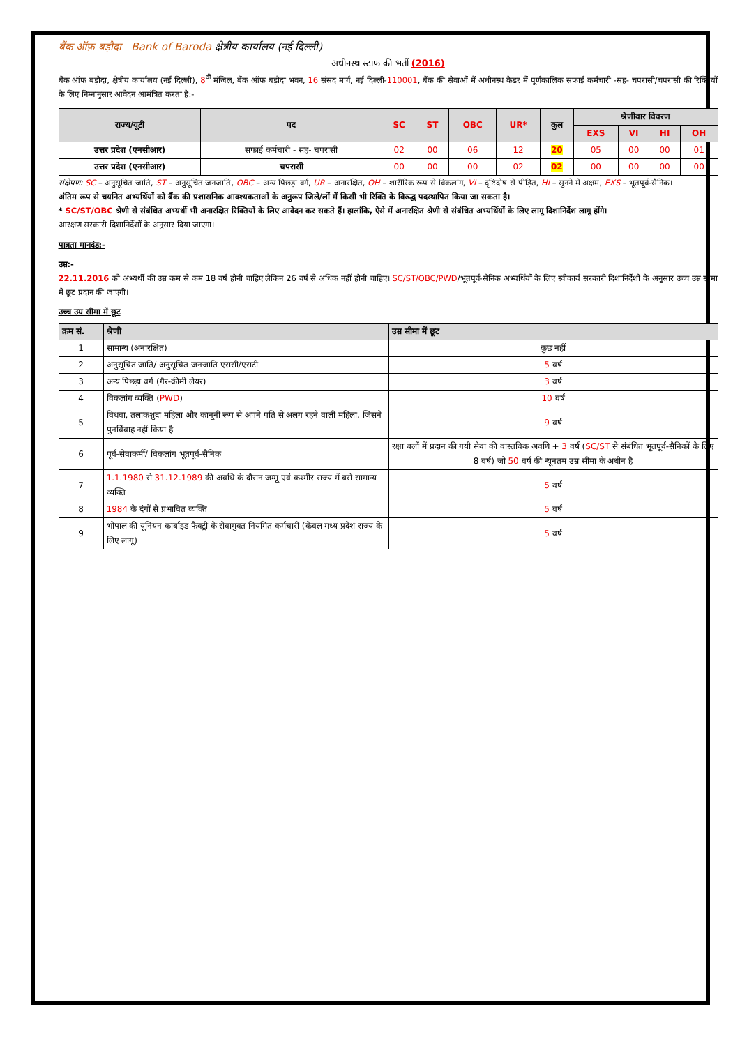बैंक ऑफ़ बड़ौदा Bank of Baroda क्षेत्रीय कार्यालय (नई दिल्ली)
अधीनस्थ स्टाफ की भर्ती (2016)
बैंक ऑफ बड़ौदा, क्षेत्रीय कार्यालय (नई दिल्ली), 8<sup>वीं</sup> मंजिल, बैंक ऑफ बड़ौदा भवन, 16 संसद मार्ग, नई दिल्ली-110001, बैंक की सेवाओं में अधीनस्थ कैडर में पूर्णकालिक सफाई कर्मचारी -सह- चपरासी/चपरासी की रिक्तियों के लिए निम्नानुसार आवेदन आमंत्रित करता है:-
| राज्य/यूटी | पद | SC | ST | OBC | UR* | कुल | श्रेणीवार विवरण | | | |
| --- | --- | --- | --- | --- | --- | --- | --- | --- | --- | --- |
| | | | | | | | EXS | VI | HI | OH |
| उत्तर प्रदेश (एनसीआर) | सफाई कर्मचारी - सह- चपरासी | 02 | 00 | 06 | 12 | 20 | 05 | 00 | 00 | 01 |
| उत्तर प्रदेश (एनसीआर) | चपरासी | 00 | 00 | 00 | 02 | 02 | 00 | 00 | 00 | 00 |
संक्षेपण: SC – अनुसूचित जाति, ST – अनुसूचित जनजाति, OBC – अन्य पिछड़ा वर्ग, UR – अनारक्षित, OH – शारीरिक रूप से विकलांग, VI – दृष्टिदोष से पीड़ित, HI – सुनने में अक्षम, EXS – भूतपूर्व-सैनिक।
अंतिम रूप से चयनित अभ्यर्थियों को बैंक की प्रशासनिक आवश्यकताओं के अनुरूप जिले/लों में किसी भी रिक्ति के विरुद्ध पदस्थापित किया जा सकता है।
* SC/ST/OBC श्रेणी से संबंधित अभ्यर्थी भी अनारक्षित रिक्तियों के लिए आवेदन कर सकते हैं। हालांकि, ऐसे में अनारक्षित श्रेणी से संबंधित अभ्यर्थियों के लिए लागू दिशानिर्देश लागू होंगे।
आरक्षण सरकारी दिशानिर्देशों के अनुसार दिया जाएगा।
पात्रता मानदंड:-
उम्र:-
22.11.2016 को अभ्यर्थी की उम्र कम से कम 18 वर्ष होनी चाहिए लेकिन 26 वर्ष से अधिक नहीं होनी चाहिए। SC/ST/OBC/PWD/भूतपूर्व-सैनिक अभ्यर्थियों के लिए स्वीकार्य सरकारी दिशानिर्देशों के अनुसार उच्च उम्र सीमा में छूट प्रदान की जाएगी।
उच्च उम्र सीमा में छूट
| क्रम सं. | श्रेणी | उम्र सीमा में छूट |
| --- | --- | --- |
| 1 | सामान्य (अनारक्षित) | कुछ नहीं |
| 2 | अनुसूचित जाति/ अनुसूचित जनजाति एससी/एसटी | 5 वर्ष |
| 3 | अन्य पिछड़ा वर्ग (गैर-क्रीमी लेयर) | 3 वर्ष |
| 4 | विकलांग व्यक्ति ( PWD ) | 10 वर्ष |
| 5 | विधवा, तलाकशुदा महिला और कानूनी रूप से अपने पति से अलग रहने वाली महिला, जिसने पुनर्विवाह नहीं किया है | 9 वर्ष |
| 6 | पूर्व-सेवाकर्मी/ विकलांग भूतपूर्व-सैनिक | रक्षा बलों में प्रदान की गयी सेवा की वास्तविक अवधि + 3 वर्ष ( SC/ST से संबंधित भूतपूर्व-सैनिकों के लिए 8 वर्ष) जो 50 वर्ष की न्यूनतम उम्र सीमा के अधीन है |
| 7 | 1.1.1980 से 31.12.1989 की अवधि के दौरान जम्मू एवं कश्मीर राज्य में बसे सामान्य व्यक्ति | 5 वर्ष |
| 8 | 1984 के दंगों से प्रभावित व्यक्ति | 5 वर्ष |
| 9 | भोपाल की यूनियन कार्बाइड फैक्ट्री के सेवामुक्त नियमित कर्मचारी (केवल मध्य प्रदेश राज्य के लिए लागू) | 5 वर्ष |